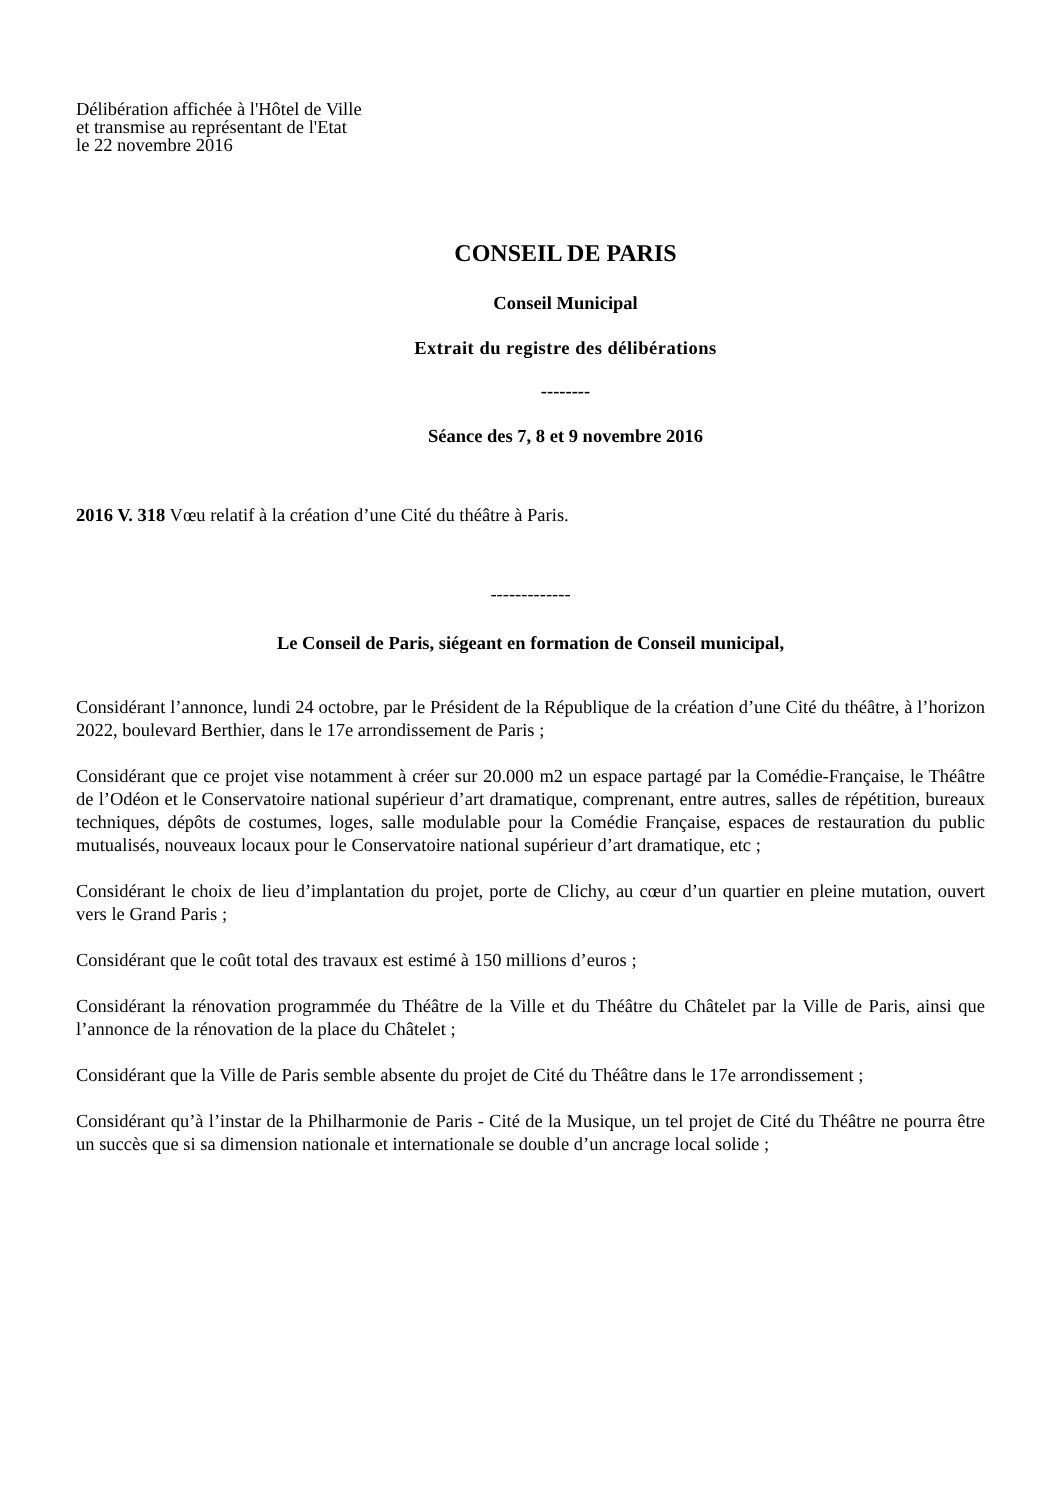Délibération affichée à l'Hôtel de Ville
et transmise au représentant de l'Etat
le 22 novembre 2016
CONSEIL DE PARIS
Conseil Municipal
Extrait du registre des délibérations
--------
Séance des 7, 8 et 9 novembre 2016
2016 V. 318 Vœu relatif à la création d’une Cité du théâtre à Paris.
-------------
Le Conseil de Paris, siégeant en formation de Conseil municipal,
Considérant l’annonce, lundi 24 octobre, par le Président de la République de la création d’une Cité du théâtre, à l’horizon 2022, boulevard Berthier, dans le 17e arrondissement de Paris ;
Considérant que ce projet vise notamment à créer sur 20.000 m2 un espace partagé par la Comédie-Française, le Théâtre de l’Odéon et le Conservatoire national supérieur d’art dramatique, comprenant, entre autres, salles de répétition, bureaux techniques, dépôts de costumes, loges, salle modulable pour la Comédie Française, espaces de restauration du public mutualisés, nouveaux locaux pour le Conservatoire national supérieur d’art dramatique, etc ;
Considérant le choix de lieu d’implantation du projet, porte de Clichy, au cœur d’un quartier en pleine mutation, ouvert vers le Grand Paris ;
Considérant que le coût total des travaux est estimé à 150 millions d’euros ;
Considérant la rénovation programmée du Théâtre de la Ville et du Théâtre du Châtelet par la Ville de Paris, ainsi que l’annonce de la rénovation de la place du Châtelet ;
Considérant que la Ville de Paris semble absente du projet de Cité du Théâtre dans le 17e arrondissement ;
Considérant qu’à l’instar de la Philharmonie de Paris - Cité de la Musique, un tel projet de Cité du Théâtre ne pourra être un succès que si sa dimension nationale et internationale se double d’un ancrage local solide ;